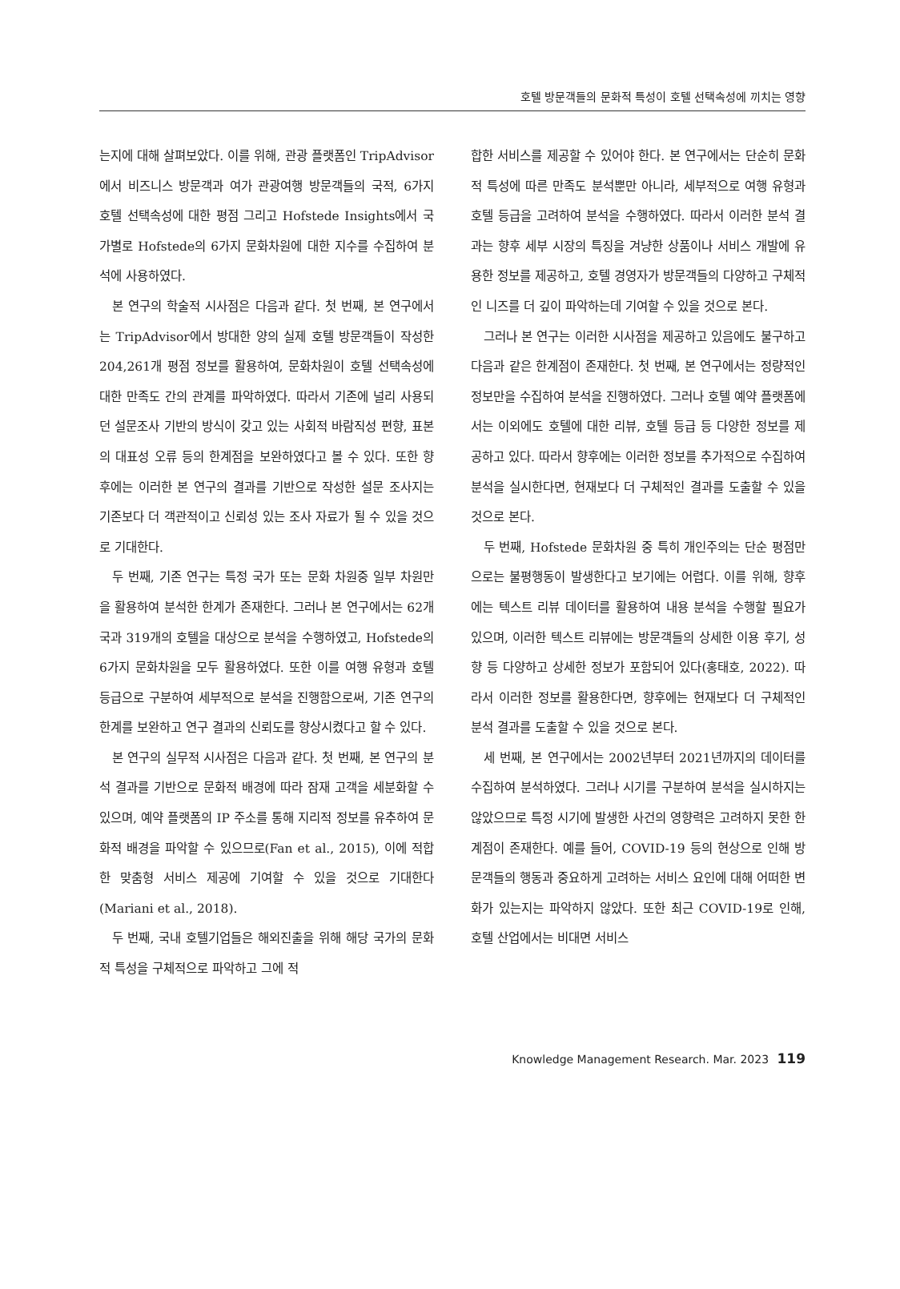호텔 방문객들의 문화적 특성이 호텔 선택속성에 끼치는 영향
는지에 대해 살펴보았다. 이를 위해, 관광 플랫폼인 TripAdvisor에서 비즈니스 방문객과 여가 관광여행 방문객들의 국적, 6가지 호텔 선택속성에 대한 평점 그리고 Hofstede Insights에서 국가별로 Hofstede의 6가지 문화차원에 대한 지수를 수집하여 분석에 사용하였다.
본 연구의 학술적 시사점은 다음과 같다. 첫 번째, 본 연구에서는 TripAdvisor에서 방대한 양의 실제 호텔 방문객들이 작성한 204,261개 평점 정보를 활용하여, 문화차원이 호텔 선택속성에 대한 만족도 간의 관계를 파악하였다. 따라서 기존에 널리 사용되던 설문조사 기반의 방식이 갖고 있는 사회적 바람직성 편향, 표본의 대표성 오류 등의 한계점을 보완하였다고 볼 수 있다. 또한 향후에는 이러한 본 연구의 결과를 기반으로 작성한 설문 조사지는 기존보다 더 객관적이고 신뢰성 있는 조사 자료가 될 수 있을 것으로 기대한다.
두 번째, 기존 연구는 특정 국가 또는 문화 차원중 일부 차원만을 활용하여 분석한 한계가 존재한다. 그러나 본 연구에서는 62개국과 319개의 호텔을 대상으로 분석을 수행하였고, Hofstede의 6가지 문화차원을 모두 활용하였다. 또한 이를 여행 유형과 호텔 등급으로 구분하여 세부적으로 분석을 진행함으로써, 기존 연구의 한계를 보완하고 연구 결과의 신뢰도를 향상시켰다고 할 수 있다.
본 연구의 실무적 시사점은 다음과 같다. 첫 번째, 본 연구의 분석 결과를 기반으로 문화적 배경에 따라 잠재 고객을 세분화할 수 있으며, 예약 플랫폼의 IP 주소를 통해 지리적 정보를 유추하여 문화적 배경을 파악할 수 있으므로(Fan et al., 2015), 이에 적합한 맞춤형 서비스 제공에 기여할 수 있을 것으로 기대한다 (Mariani et al., 2018).
두 번째, 국내 호텔기업들은 해외진출을 위해 해당 국가의 문화적 특성을 구체적으로 파악하고 그에 적
합한 서비스를 제공할 수 있어야 한다. 본 연구에서는 단순히 문화적 특성에 따른 만족도 분석뿐만 아니라, 세부적으로 여행 유형과 호텔 등급을 고려하여 분석을 수행하였다. 따라서 이러한 분석 결과는 향후 세부 시장의 특징을 겨냥한 상품이나 서비스 개발에 유용한 정보를 제공하고, 호텔 경영자가 방문객들의 다양하고 구체적인 니즈를 더 깊이 파악하는데 기여할 수 있을 것으로 본다.
그러나 본 연구는 이러한 시사점을 제공하고 있음에도 불구하고 다음과 같은 한계점이 존재한다. 첫 번째, 본 연구에서는 정량적인 정보만을 수집하여 분석을 진행하였다. 그러나 호텔 예약 플랫폼에서는 이외에도 호텔에 대한 리뷰, 호텔 등급 등 다양한 정보를 제공하고 있다. 따라서 향후에는 이러한 정보를 추가적으로 수집하여 분석을 실시한다면, 현재보다 더 구체적인 결과를 도출할 수 있을 것으로 본다.
두 번째, Hofstede 문화차원 중 특히 개인주의는 단순 평점만으로는 불평행동이 발생한다고 보기에는 어렵다. 이를 위해, 향후에는 텍스트 리뷰 데이터를 활용하여 내용 분석을 수행할 필요가 있으며, 이러한 텍스트 리뷰에는 방문객들의 상세한 이용 후기, 성향 등 다양하고 상세한 정보가 포함되어 있다(홍태호, 2022). 따라서 이러한 정보를 활용한다면, 향후에는 현재보다 더 구체적인 분석 결과를 도출할 수 있을 것으로 본다.
세 번째, 본 연구에서는 2002년부터 2021년까지의 데이터를 수집하여 분석하였다. 그러나 시기를 구분하여 분석을 실시하지는 않았으므로 특정 시기에 발생한 사건의 영향력은 고려하지 못한 한계점이 존재한다. 예를 들어, COVID-19 등의 현상으로 인해 방문객들의 행동과 중요하게 고려하는 서비스 요인에 대해 어떠한 변화가 있는지는 파악하지 않았다. 또한 최근 COVID-19로 인해, 호텔 산업에서는 비대면 서비스
Knowledge Management Research. Mar. 2023 119